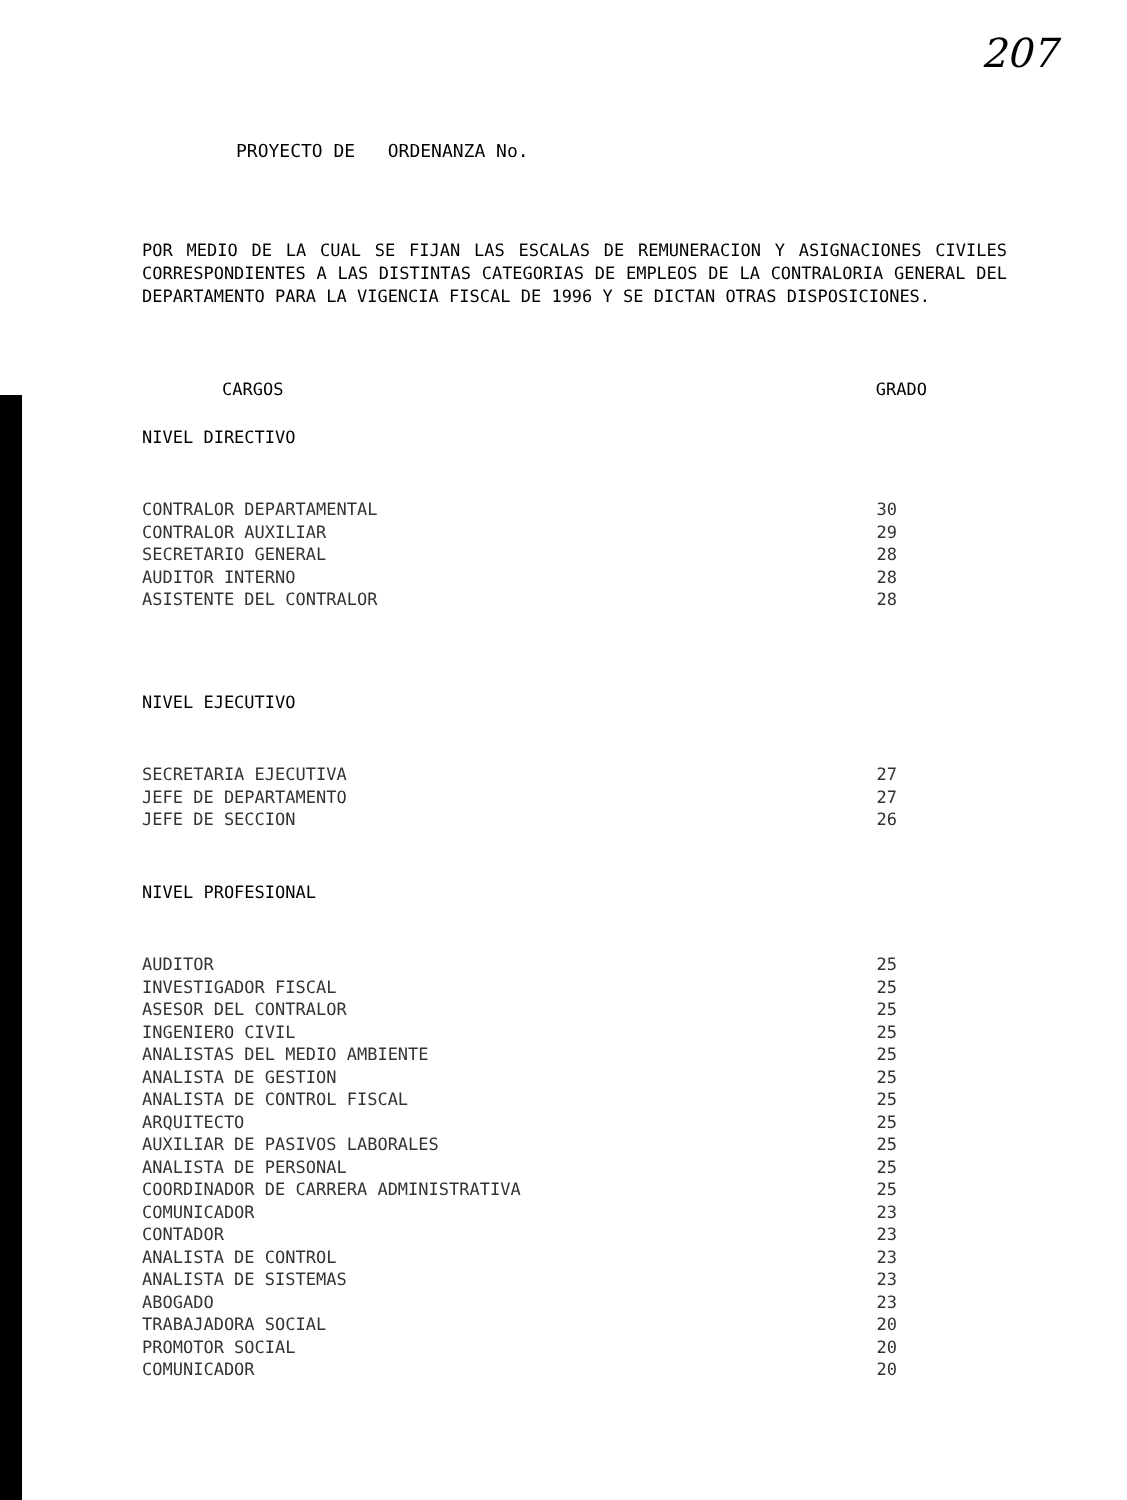207
PROYECTO DE ORDENANZA No.
POR MEDIO DE LA CUAL SE FIJAN LAS ESCALAS DE REMUNERACION Y ASIGNACIONES CIVILES CORRESPONDIENTES A LAS DISTINTAS CATEGORIAS DE EMPLEOS DE LA CONTRALORIA GENERAL DEL DEPARTAMENTO PARA LA VIGENCIA FISCAL DE 1996 Y SE DICTAN OTRAS DISPOSICIONES.
| CARGOS | GRADO |
| --- | --- |
| NIVEL DIRECTIVO | |
| CONTRALOR DEPARTAMENTAL | 30 |
| CONTRALOR AUXILIAR | 29 |
| SECRETARIO GENERAL | 28 |
| AUDITOR INTERNO | 28 |
| ASISTENTE DEL CONTRALOR | 28 |
| NIVEL EJECUTIVO | |
| SECRETARIA EJECUTIVA | 27 |
| JEFE DE DEPARTAMENTO | 27 |
| JEFE DE SECCION | 26 |
| NIVEL PROFESIONAL | |
| AUDITOR | 25 |
| INVESTIGADOR FISCAL | 25 |
| ASESOR DEL CONTRALOR | 25 |
| INGENIERO CIVIL | 25 |
| ANALISTAS DEL MEDIO AMBIENTE | 25 |
| ANALISTA DE GESTION | 25 |
| ANALISTA DE CONTROL FISCAL | 25 |
| ARQUITECTO | 25 |
| AUXILIAR DE PASIVOS LABORALES | 25 |
| ANALISTA DE PERSONAL | 25 |
| COORDINADOR DE CARRERA ADMINISTRATIVA | 25 |
| COMUNICADOR | 23 |
| CONTADOR | 23 |
| ANALISTA DE CONTROL | 23 |
| ANALISTA DE SISTEMAS | 23 |
| ABOGADO | 23 |
| TRABAJADORA SOCIAL | 20 |
| PROMOTOR SOCIAL | 20 |
| COMUNICADOR | 20 |